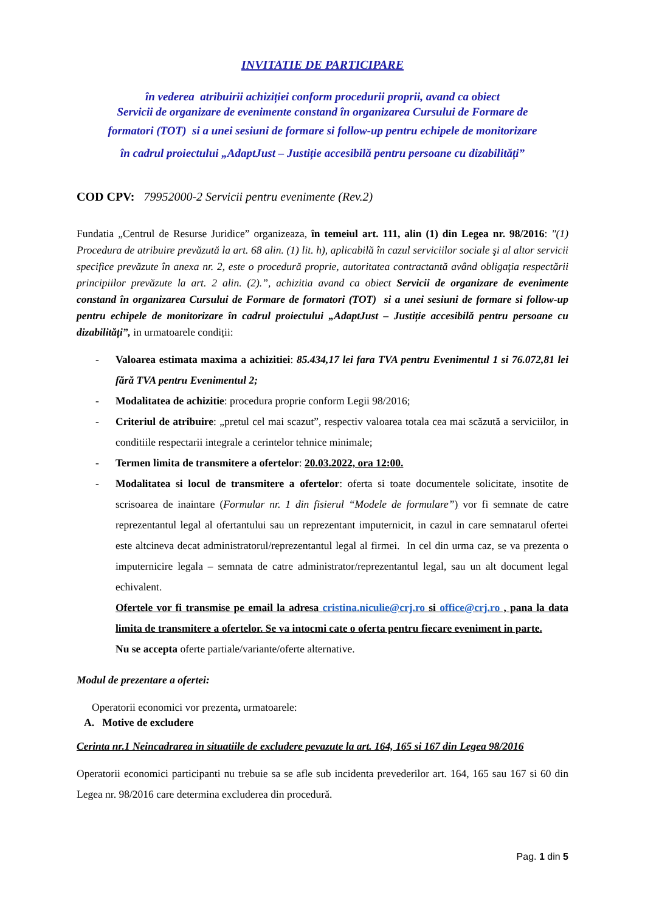INVITATIE DE PARTICIPARE
în vederea atribuirii achiziției conform procedurii proprii, avand ca obiect
Servicii de organizare de evenimente constand în organizarea Cursului de Formare de
formatori (TOT) si a unei sesiuni de formare si follow-up pentru echipele de monitorizare
în cadrul proiectului „AdaptJust – Justiție accesibilă pentru persoane cu dizabilități”
COD CPV: 79952000-2 Servicii pentru evenimente (Rev.2)
Fundatia „Centrul de Resurse Juridice” organizeaza, în temeiul art. 111, alin (1) din Legea nr. 98/2016: "(1) Procedura de atribuire prevăzută la art. 68 alin. (1) lit. h), aplicabilă în cazul serviciilor sociale şi al altor servicii specifice prevăzute în anexa nr. 2, este o procedură proprie, autoritatea contractantă având obligaţia respectării principiilor prevăzute la art. 2 alin. (2).”, achizitia avand ca obiect Servicii de organizare de evenimente constand în organizarea Cursului de Formare de formatori (TOT) si a unei sesiuni de formare si follow-up pentru echipele de monitorizare în cadrul proiectului „AdaptJust – Justiție accesibilă pentru persoane cu dizabilități”, in urmatoarele condiții:
- Valoarea estimata maxima a achizitiei: 85.434,17 lei fara TVA pentru Evenimentul 1 si 76.072,81 lei fără TVA pentru Evenimentul 2;
- Modalitatea de achizitie: procedura proprie conform Legii 98/2016;
- Criteriul de atribuire: „pretul cel mai scazut”, respectiv valoarea totala cea mai scăzută a serviciilor, in conditiile respectarii integrale a cerintelor tehnice minimale;
- Termen limita de transmitere a ofertelor: 20.03.2022, ora 12:00.
- Modalitatea si locul de transmitere a ofertelor: oferta si toate documentele solicitate, insotite de scrisoarea de inaintare (Formular nr. 1 din fisierul “Modele de formulare”) vor fi semnate de catre reprezentantul legal al ofertantului sau un reprezentant imputernicit, in cazul in care semnatarul ofertei este altcineva decat administratorul/reprezentantul legal al firmei. In cel din urma caz, se va prezenta o imputernicire legala – semnata de catre administrator/reprezentantul legal, sau un alt document legal echivalent.
Ofertele vor fi transmise pe email la adresa cristina.niculie@crj.ro si office@crj.ro , pana la data limita de transmitere a ofertelor. Se va intocmi cate o oferta pentru fiecare eveniment in parte.
Nu se accepta oferte partiale/variante/oferte alternative.
Modul de prezentare a ofertei:
Operatorii economici vor prezenta, urmatoarele:
A. Motive de excludere
Cerinta nr.1 Neincadrarea in situatiile de excludere pevazute la art. 164, 165 si 167 din Legea 98/2016
Operatorii economici participanti nu trebuie sa se afle sub incidenta prevederilor art. 164, 165 sau 167 si 60 din Legea nr. 98/2016 care determina excluderea din procedură.
Pag. 1 din 5